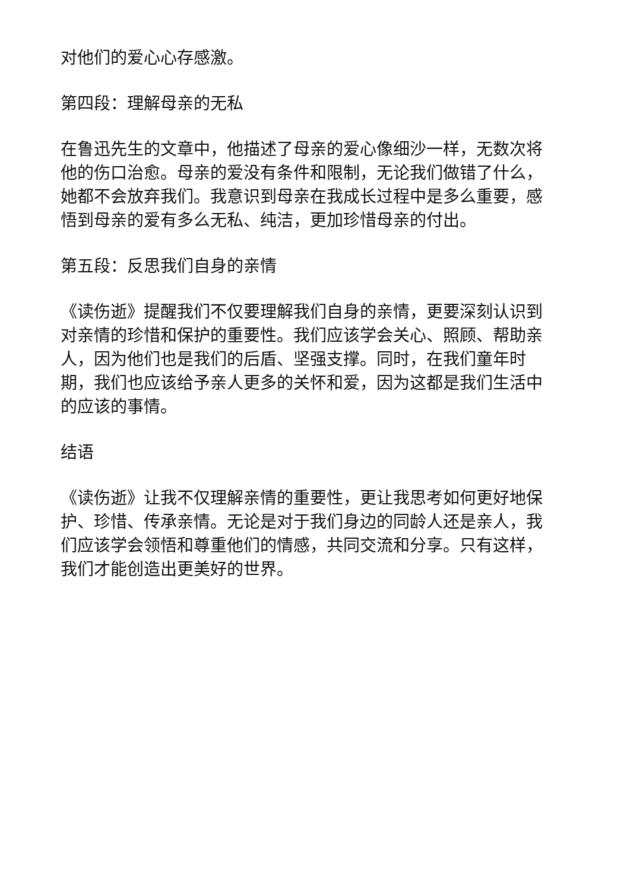对他们的爱心心存感激。
第四段：理解母亲的无私
在鲁迅先生的文章中，他描述了母亲的爱心像细沙一样，无数次将他的伤口治愈。母亲的爱没有条件和限制，无论我们做错了什么，她都不会放弃我们。我意识到母亲在我成长过程中是多么重要，感悟到母亲的爱有多么无私、纯洁，更加珍惜母亲的付出。
第五段：反思我们自身的亲情
《读伤逝》提醒我们不仅要理解我们自身的亲情，更要深刻认识到对亲情的珍惜和保护的重要性。我们应该学会关心、照顾、帮助亲人，因为他们也是我们的后盾、坚强支撑。同时，在我们童年时期，我们也应该给予亲人更多的关怀和爱，因为这都是我们生活中的应该的事情。
结语
《读伤逝》让我不仅理解亲情的重要性，更让我思考如何更好地保护、珍惜、传承亲情。无论是对于我们身边的同龄人还是亲人，我们应该学会领悟和尊重他们的情感，共同交流和分享。只有这样，我们才能创造出更美好的世界。